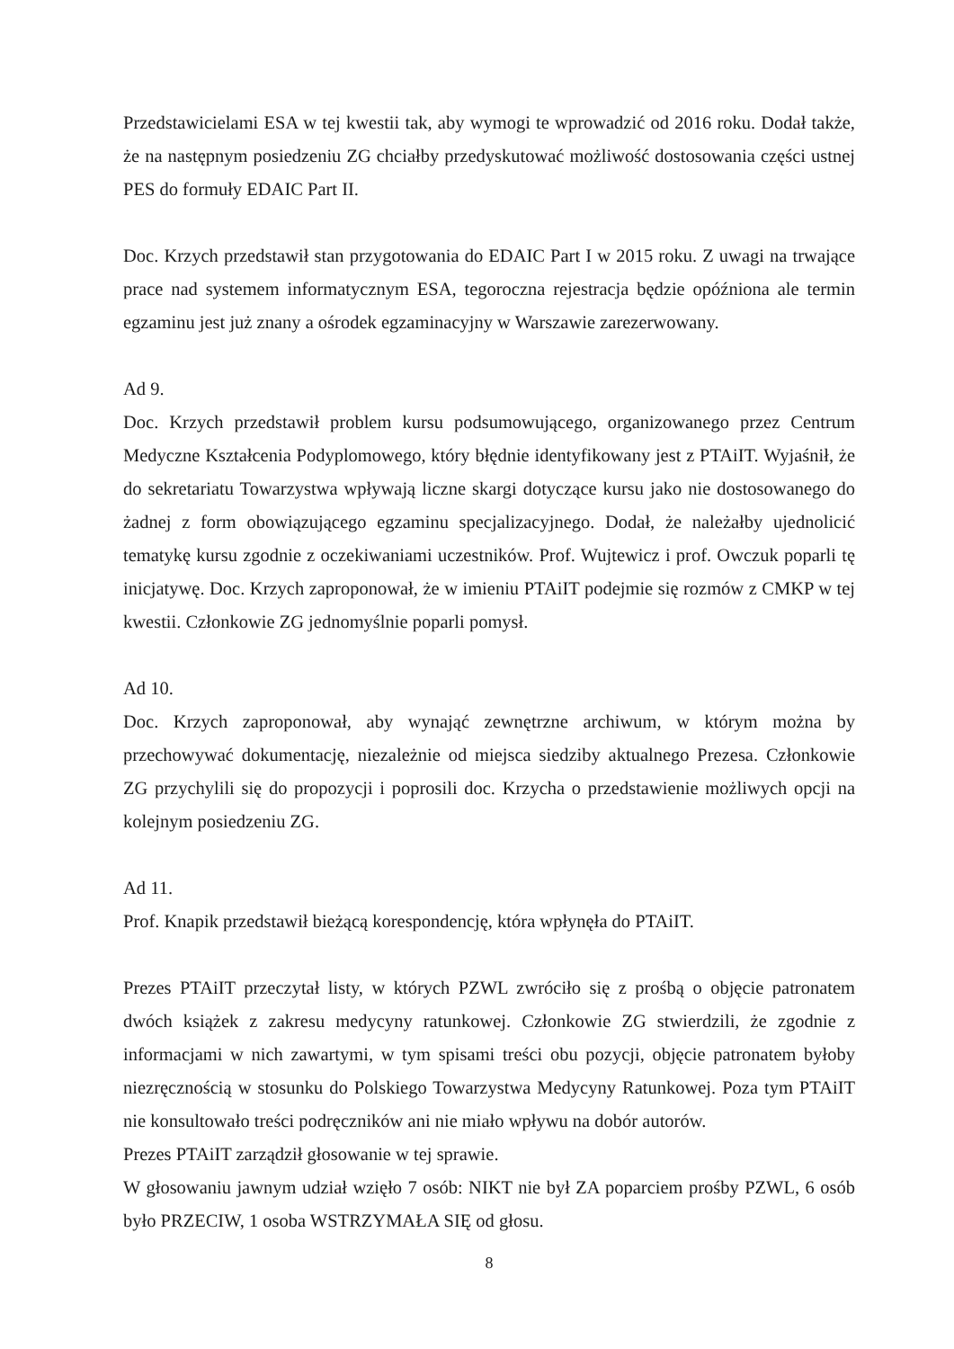Przedstawicielami ESA w tej kwestii tak, aby wymogi te wprowadzić od 2016 roku. Dodał także, że na następnym posiedzeniu ZG chciałby przedyskutować możliwość dostosowania części ustnej PES do formuły EDAIC Part II.
Doc. Krzych przedstawił stan przygotowania do EDAIC Part I w 2015 roku. Z uwagi na trwające prace nad systemem informatycznym ESA, tegoroczna rejestracja będzie opóźniona ale termin egzaminu jest już znany a ośrodek egzaminacyjny w Warszawie zarezerwowany.
Ad 9.
Doc. Krzych przedstawił problem kursu podsumowującego, organizowanego przez Centrum Medyczne Kształcenia Podyplomowego, który błędnie identyfikowany jest z PTAiIT. Wyjaśnił, że do sekretariatu Towarzystwa wpływają liczne skargi dotyczące kursu jako nie dostosowanego do żadnej z form obowiązującego egzaminu specjalizacyjnego. Dodał, że należałby ujednolicić tematykę kursu zgodnie z oczekiwaniami uczestników. Prof. Wujtewicz i prof. Owczuk poparli tę inicjatywę. Doc. Krzych zaproponował, że w imieniu PTAiIT podejmie się rozmów z CMKP w tej kwestii. Członkowie ZG jednomyślnie poparli pomysł.
Ad 10.
Doc. Krzych zaproponował, aby wynająć zewnętrzne archiwum, w którym można by przechowywać dokumentację, niezależnie od miejsca siedziby aktualnego Prezesa. Członkowie ZG przychylili się do propozycji i poprosili doc. Krzycha o przedstawienie możliwych opcji na kolejnym posiedzeniu ZG.
Ad 11.
Prof. Knapik przedstawił bieżącą korespondencję, która wpłynęła do PTAiIT.
Prezes PTAiIT przeczytał listy, w których PZWL zwróciło się z prośbą o objęcie patronatem dwóch książek z zakresu medycyny ratunkowej. Członkowie ZG stwierdzili, że zgodnie z informacjami w nich zawartymi, w tym spisami treści obu pozycji, objęcie patronatem byłoby niezręcznością w stosunku do Polskiego Towarzystwa Medycyny Ratunkowej. Poza tym PTAiIT nie konsultowało treści podręczników ani nie miało wpływu na dobór autorów.
Prezes PTAiIT zarządził głosowanie w tej sprawie.
W głosowaniu jawnym udział wzięło 7 osób: NIKT nie był ZA poparciem prośby PZWL, 6 osób było PRZECIW, 1 osoba WSTRZYMAŁA SIĘ od głosu.
8